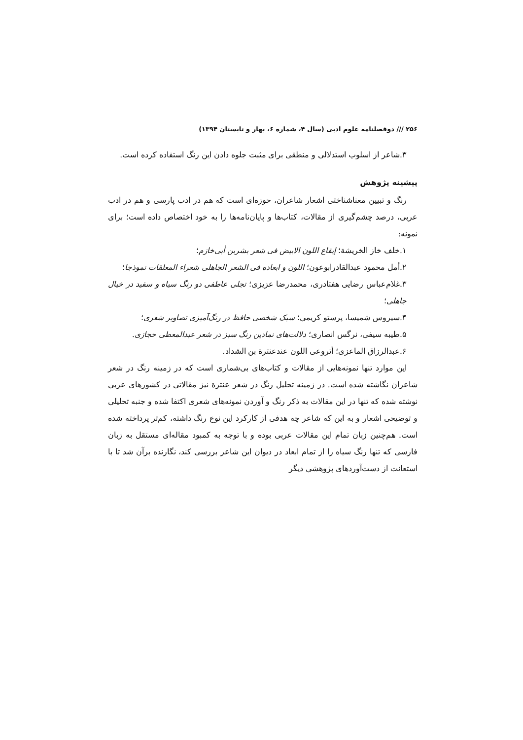۲۵۶ /// دوفصلنامه علوم ادبی (سال ۴، شماره ۶، بهار و تابستان ۱۳۹۴)
۳.شاعر از اسلوب استدلالی و منطقی برای مثبت جلوه دادن این رنگ استفاده کرده است.
پیشینه پژوهش
رنگ و تبیین معناشناختی اشعار شاعران، حوزه‌ای است که هم در ادب پارسی و هم در ادب عربی، درصد چشم‌گیری از مقالات، کتاب‌ها و پایان‌نامه‌ها را به خود اختصاص داده است؛ برای نمونه:
۱.خلف خاز الخریشة؛ إیقاع اللون الابیض فی شعر بشربن أبی‌خازم؛
۲.أمل محمود عبدالقادرابوعون؛ اللون و ابعاده فی الشعر الجاهلی شعراء المعلقات نموذجا؛
۳.غلام‌عباس رضایی هفتادری، محمدرضا عزیزی؛ تجلی عاطفی دو رنگ سیاه و سفید در خیال جاهلی؛
۴.سیروس شمیسا، پرستو کریمی؛ سبک شخصی حافظ در رنگ‌آمیزی تصاویر شعری؛
۵.طیبه سیفی، نرگس انصاری؛ دلالت‌های نمادین رنگ سبز در شعر عبدالمعطی حجازی.
۶.عبدالرزاق الماعزی؛ أثروعی اللون عندعنترة بن الشداد.
این موارد تنها نمونه‌هایی از مقالات و کتاب‌های بی‌شماری است که در زمینه رنگ در شعر شاعران نگاشته شده است. در زمینه تحلیل رنگ در شعر عنترة نیز مقالاتی در کشورهای عربی نوشته شده که تنها در این مقالات به ذکر رنگ و آوردن نمونه‌های شعری اکتفا شده و جنبه تحلیلی و توضیحی اشعار و به این که شاعر چه هدفی از کارکرد این نوع رنگ داشته، کم‌تر پرداخته شده است. هم‌چنین زبان تمام این مقالات عربی بوده و با توجه به کمبود مقاله‌ای مستقل به زبان فارسی که تنها رنگ سیاه را از تمام ابعاد در دیوان این شاعر بررسی کند، نگارنده برآن شد تا با استعانت از دست‌آوردهای پژوهشی دیگر